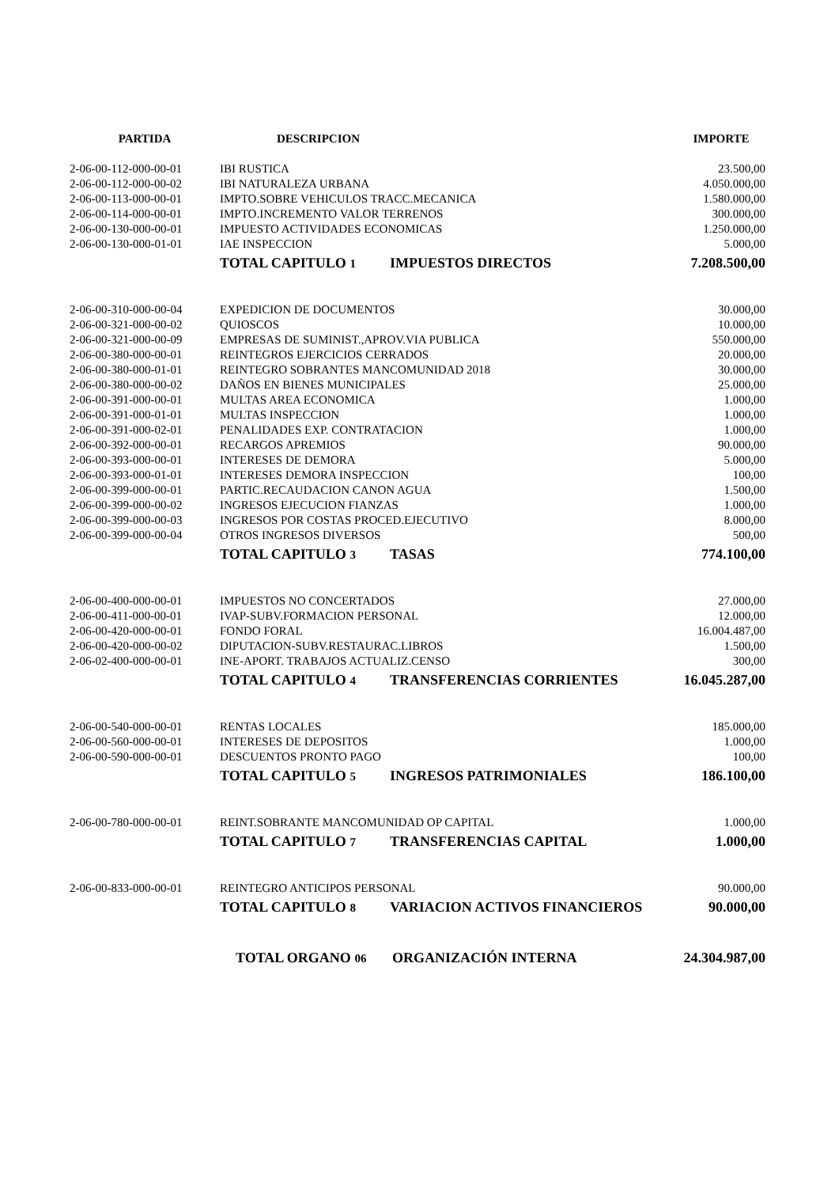| PARTIDA | DESCRIPCION | IMPORTE |
| --- | --- | --- |
| 2-06-00-112-000-00-01 | IBI RUSTICA | 23.500,00 |
| 2-06-00-112-000-00-02 | IBI NATURALEZA URBANA | 4.050.000,00 |
| 2-06-00-113-000-00-01 | IMPTO.SOBRE VEHICULOS TRACC.MECANICA | 1.580.000,00 |
| 2-06-00-114-000-00-01 | IMPTO.INCREMENTO VALOR TERRENOS | 300.000,00 |
| 2-06-00-130-000-00-01 | IMPUESTO ACTIVIDADES ECONOMICAS | 1.250.000,00 |
| 2-06-00-130-000-01-01 | IAE INSPECCION | 5.000,00 |
| | TOTAL CAPITULO 1 IMPUESTOS DIRECTOS | 7.208.500,00 |
| 2-06-00-310-000-00-04 | EXPEDICION DE DOCUMENTOS | 30.000,00 |
| 2-06-00-321-000-00-02 | QUIOSCOS | 10.000,00 |
| 2-06-00-321-000-00-09 | EMPRESAS DE SUMINIST.,APROV.VIA PUBLICA | 550.000,00 |
| 2-06-00-380-000-00-01 | REINTEGROS EJERCICIOS CERRADOS | 20.000,00 |
| 2-06-00-380-000-01-01 | REINTEGRO SOBRANTES MANCOMUNIDAD 2018 | 30.000,00 |
| 2-06-00-380-000-00-02 | DAÑOS EN BIENES MUNICIPALES | 25.000,00 |
| 2-06-00-391-000-00-01 | MULTAS AREA ECONOMICA | 1.000,00 |
| 2-06-00-391-000-01-01 | MULTAS INSPECCION | 1.000,00 |
| 2-06-00-391-000-02-01 | PENALIDADES EXP. CONTRATACION | 1.000,00 |
| 2-06-00-392-000-00-01 | RECARGOS APREMIOS | 90.000,00 |
| 2-06-00-393-000-00-01 | INTERESES DE DEMORA | 5.000,00 |
| 2-06-00-393-000-01-01 | INTERESES DEMORA INSPECCION | 100,00 |
| 2-06-00-399-000-00-01 | PARTIC.RECAUDACION CANON AGUA | 1.500,00 |
| 2-06-00-399-000-00-02 | INGRESOS EJECUCION FIANZAS | 1.000,00 |
| 2-06-00-399-000-00-03 | INGRESOS POR COSTAS PROCED.EJECUTIVO | 8.000,00 |
| 2-06-00-399-000-00-04 | OTROS INGRESOS DIVERSOS | 500,00 |
| | TOTAL CAPITULO 3 TASAS | 774.100,00 |
| 2-06-00-400-000-00-01 | IMPUESTOS NO CONCERTADOS | 27.000,00 |
| 2-06-00-411-000-00-01 | IVAP-SUBV.FORMACION PERSONAL | 12.000,00 |
| 2-06-00-420-000-00-01 | FONDO FORAL | 16.004.487,00 |
| 2-06-00-420-000-00-02 | DIPUTACION-SUBV.RESTAURAC.LIBROS | 1.500,00 |
| 2-06-02-400-000-00-01 | INE-APORT. TRABAJOS ACTUALIZ.CENSO | 300,00 |
| | TOTAL CAPITULO 4 TRANSFERENCIAS CORRIENTES | 16.045.287,00 |
| 2-06-00-540-000-00-01 | RENTAS LOCALES | 185.000,00 |
| 2-06-00-560-000-00-01 | INTERESES DE DEPOSITOS | 1.000,00 |
| 2-06-00-590-000-00-01 | DESCUENTOS PRONTO PAGO | 100,00 |
| | TOTAL CAPITULO 5 INGRESOS PATRIMONIALES | 186.100,00 |
| 2-06-00-780-000-00-01 | REINT.SOBRANTE MANCOMUNIDAD OP CAPITAL | 1.000,00 |
| | TOTAL CAPITULO 7 TRANSFERENCIAS CAPITAL | 1.000,00 |
| 2-06-00-833-000-00-01 | REINTEGRO ANTICIPOS PERSONAL | 90.000,00 |
| | TOTAL CAPITULO 8 VARIACION ACTIVOS FINANCIEROS | 90.000,00 |
| | TOTAL ORGANO 06 ORGANIZACIÓN INTERNA | 24.304.987,00 |